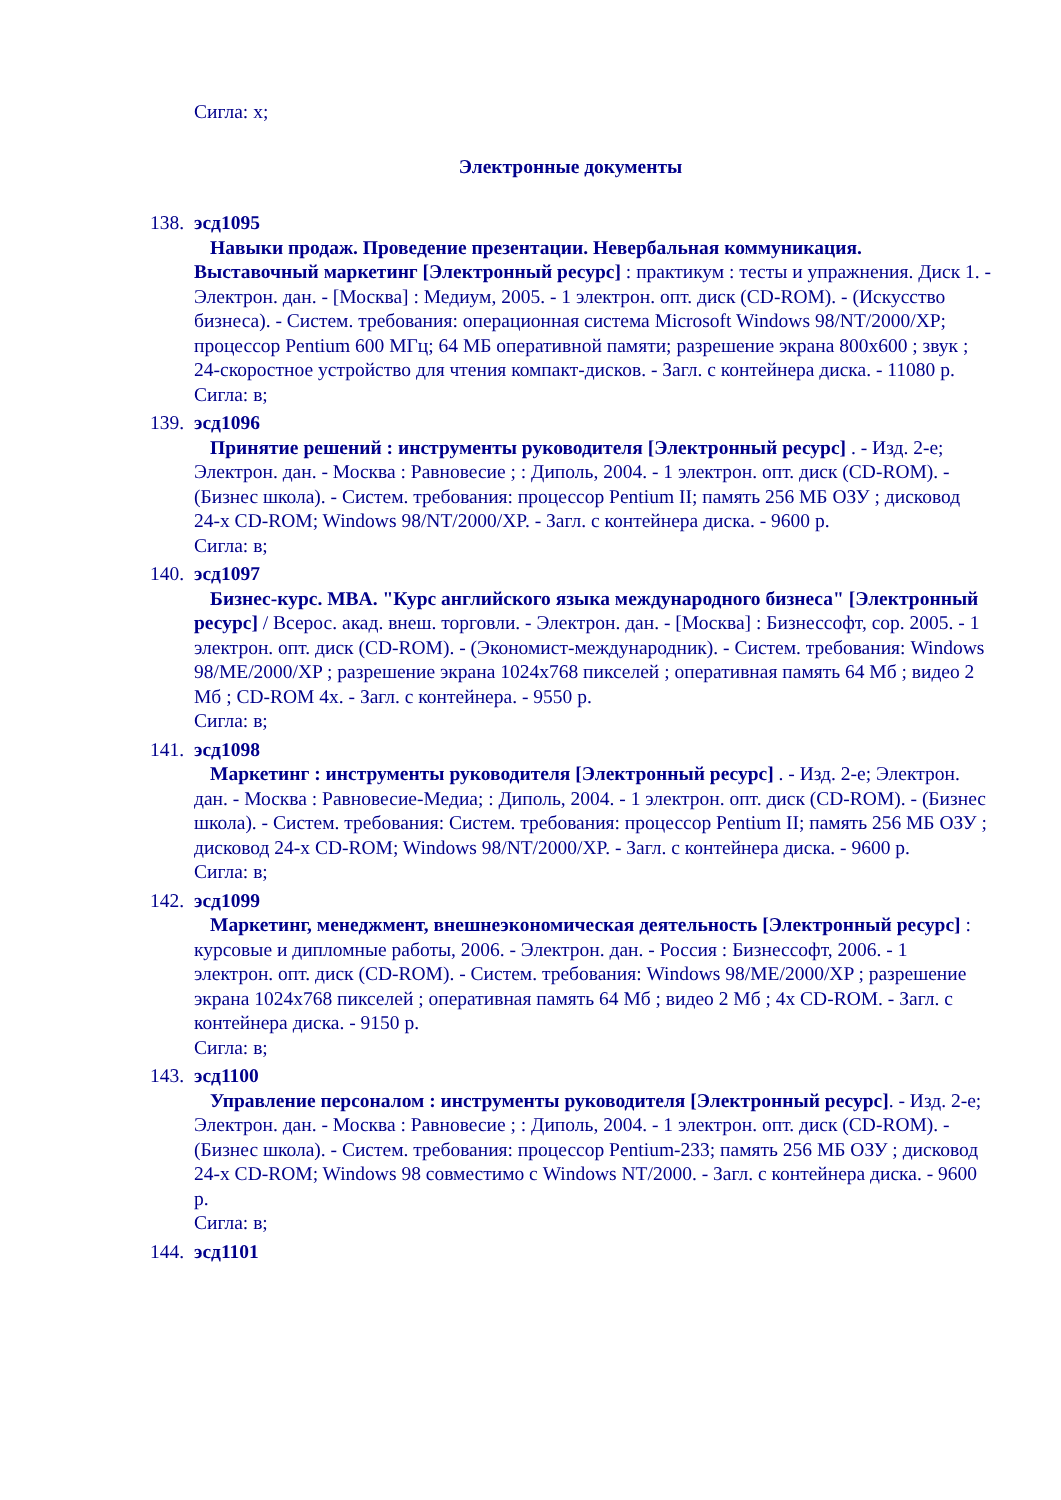Сигла: х;
Электронные документы
138.
эсд1095
Навыки продаж. Проведение презентации. Невербальная коммуникация. Выставочный маркетинг [Электронный ресурс] : практикум : тесты и упражнения. Диск 1. - Электрон. дан. - [Москва] : Медиум, 2005. - 1 электрон. опт. диск (CD-ROM). - (Искусство бизнеса). - Систем. требования: операционная система Microsoft Windows 98/NT/2000/XP; процессор Pentium 600 МГц; 64 МБ оперативной памяти; разрешение экрана 800х600 ; звук ; 24-скоростное устройство для чтения компакт-дисков. - Загл. с контейнера диска. - 11080 р.
Сигла: в;
139.
эсд1096
Принятие решений : инструменты руководителя [Электронный ресурс] . - Изд. 2-е; Электрон. дан. - Москва : Равновесие ; : Диполь, 2004. - 1 электрон. опт. диск (CD-ROM). - (Бизнес школа). - Систем. требования: процессор Pentium II; память 256 МБ ОЗУ ; дисковод 24-х CD-ROM; Windows 98/NT/2000/XP. - Загл. с контейнера диска. - 9600 р.
Сигла: в;
140.
эсд1097
Бизнес-курс. MBA. "Курс английского языка международного бизнеса" [Электронный ресурс] / Всерос. акад. внеш. торговли. - Электрон. дан. - [Москва] : Бизнессофт, cop. 2005. - 1 электрон. опт. диск (CD-ROM). - (Экономист-международник). - Систем. требования: Windows 98/ME/2000/XP ; разрешение экрана 1024х768 пикселей ; оперативная память 64 Мб ; видео 2 Мб ; CD-ROM 4x. - Загл. с контейнера. - 9550 р.
Сигла: в;
141.
эсд1098
Маркетинг : инструменты руководителя [Электронный ресурс] . - Изд. 2-е; Электрон. дан. - Москва : Равновесие-Медиа; : Диполь, 2004. - 1 электрон. опт. диск (CD-ROM). - (Бизнес школа). - Систем. требования: Систем. требования: процессор Pentium II; память 256 МБ ОЗУ ; дисковод 24-х CD-ROM; Windows 98/NT/2000/XP. - Загл. с контейнера диска. - 9600 р.
Сигла: в;
142.
эсд1099
Маркетинг, менеджмент, внешнеэкономическая деятельность [Электронный ресурс] : курсовые и дипломные работы, 2006. - Электрон. дан. - Россия : Бизнессофт, 2006. - 1 электрон. опт. диск (CD-ROM). - Систем. требования: Windows 98/ME/2000/XP ; разрешение экрана 1024х768 пикселей ; оперативная память 64 Мб ; видео 2 Мб ; 4x CD-ROM. - Загл. с контейнера диска. - 9150 р.
Сигла: в;
143.
эсд1100
Управление персоналом : инструменты руководителя [Электронный ресурс]. - Изд. 2-е; Электрон. дан. - Москва : Равновесие ; : Диполь, 2004. - 1 электрон. опт. диск (CD-ROM). - (Бизнес школа). - Систем. требования: процессор Pentium-233; память 256 МБ ОЗУ ; дисковод 24-х CD-ROM; Windows 98 совместимо с Windows NT/2000. - Загл. с контейнера диска. - 9600 р.
Сигла: в;
144.
эсд1101